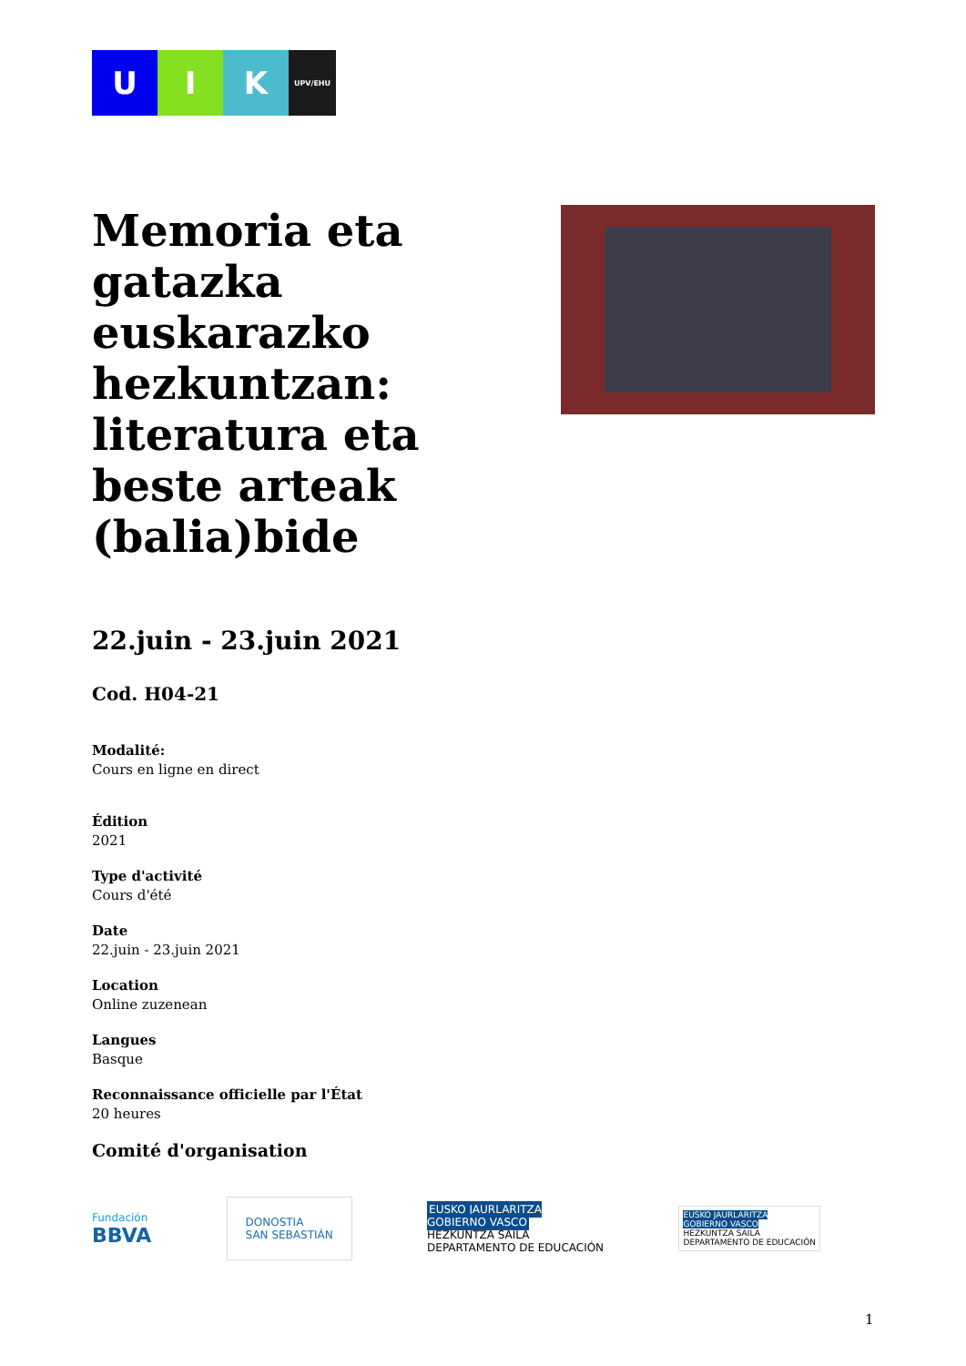U I K
UPV/EHU
Memoria eta gatazka euskarazko hezkuntzan: literatura eta beste arteak (balia)bide
22.juin - 23.juin 2021
Cod. H04-21
Modalité:
Cours en ligne en direct
Édition
2021
Type d'activité
Cours d'été
Date
22.juin - 23.juin 2021
Location
Online zuzenean
Langues
Basque
Reconnaissance officielle par l'État
20 heures
Comité d'organisation
Fundación
BBVA
DONOSTIA
SAN SEBASTIÁN
EUSKO JAURLARITZA
GOBIERNO VASCO
HEZKUNTZA SAILA
DEPARTAMENTO DE EDUCACIÓN
EUSKO JAURLARITZA
GOBIERNO VASCO
HEZKUNTZA SAILA
DEPARTAMENTO DE EDUCACIÓN
1